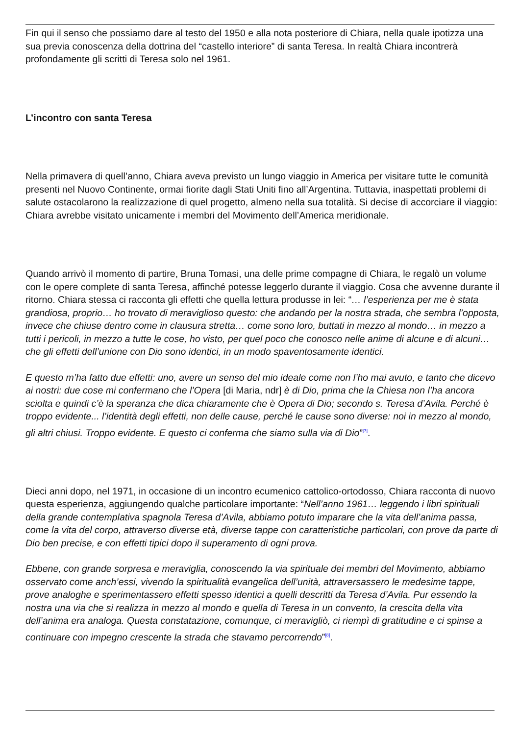Fin qui il senso che possiamo dare al testo del 1950 e alla nota posteriore di Chiara, nella quale ipotizza una sua previa conoscenza della dottrina del “castello interiore” di santa Teresa. In realtà Chiara incontrerà profondamente gli scritti di Teresa solo nel 1961.
L’incontro con santa Teresa
Nella primavera di quell’anno, Chiara aveva previsto un lungo viaggio in America per visitare tutte le comunità presenti nel Nuovo Continente, ormai fiorite dagli Stati Uniti fino all’Argentina. Tuttavia, inaspettati problemi di salute ostacolarono la realizzazione di quel progetto, almeno nella sua totalità. Si decise di accorciare il viaggio: Chiara avrebbe visitato unicamente i membri del Movimento dell’America meridionale.
Quando arrivò il momento di partire, Bruna Tomasi, una delle prime compagne di Chiara, le regalò un volume con le opere complete di santa Teresa, affinché potesse leggerlo durante il viaggio. Cosa che avvenne durante il ritorno. Chiara stessa ci racconta gli effetti che quella lettura produsse in lei: “… l’esperienza per me è stata grandiosa, proprio… ho trovato di meraviglioso questo: che andando per la nostra strada, che sembra l’opposta, invece che chiuse dentro come in clausura stretta… come sono loro, buttati in mezzo al mondo… in mezzo a tutti i pericoli, in mezzo a tutte le cose, ho visto, per quel poco che conosco nelle anime di alcune e di alcuni… che gli effetti dell’unione con Dio sono identici, in un modo spaventosamente identici.
E questo m’ha fatto due effetti: uno, avere un senso del mio ideale come non l’ho mai avuto, e tanto che dicevo ai nostri: due cose mi confermano che l’Opera [di Maria, ndr] è di Dio, prima che la Chiesa non l’ha ancora sciolta e quindi c’è la speranza che dica chiaramente che è Opera di Dio; secondo s. Teresa d’Avila. Perché è troppo evidente... l’identità degli effetti, non delle cause, perché le cause sono diverse: noi in mezzo al mondo, gli altri chiusi. Troppo evidente. E questo ci conferma che siamo sulla via di Dio”<sup>[7]</sup>.
Dieci anni dopo, nel 1971, in occasione di un incontro ecumenico cattolico-ortodosso, Chiara racconta di nuovo questa esperienza, aggiungendo qualche particolare importante: “Nell’anno 1961… leggendo i libri spirituali della grande contemplativa spagnola Teresa d’Avila, abbiamo potuto imparare che la vita dell’anima passa, come la vita del corpo, attraverso diverse età, diverse tappe con caratteristiche particolari, con prove da parte di Dio ben precise, e con effetti tipici dopo il superamento di ogni prova.
Ebbene, con grande sorpresa e meraviglia, conoscendo la via spirituale dei membri del Movimento, abbiamo osservato come anch’essi, vivendo la spiritualità evangelica dell’unità, attraversassero le medesime tappe, prove analoghe e sperimentassero effetti spesso identici a quelli descritti da Teresa d’Avila. Pur essendo la nostra una via che si realizza in mezzo al mondo e quella di Teresa in un convento, la crescita della vita dell’anima era analoga. Questa constatazione, comunque, ci meravigliò, ci riempì di gratitudine e ci spinse a continuare con impegno crescente la strada che stavamo percorrendo”<sup>[8]</sup>.